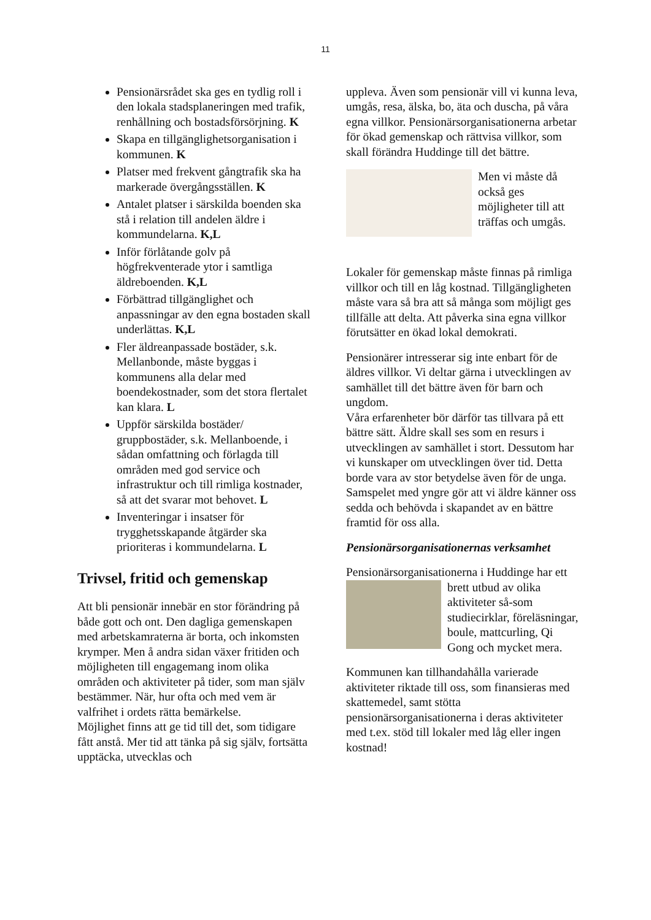11
Pensionärsrådet ska ges en tydlig roll i den lokala stadsplaneringen med trafik, renhållning och bostadsförsörjning. K
Skapa en tillgänglighetsorganisation i kommunen. K
Platser med frekvent gångtrafik ska ha markerade övergångsställen. K
Antalet platser i särskilda boenden ska stå i relation till andelen äldre i kommundelarna. K,L
Inför förlåtande golv på högfrekventerade ytor i samtliga äldreboenden. K,L
Förbättrad tillgänglighet och anpassningar av den egna bostaden skall underlättas. K,L
Fler äldreanpassade bostäder, s.k. Mellanbonde, måste byggas i kommunens alla delar med boendekostnader, som det stora flertalet kan klara. L
Uppför särskilda bostäder/ gruppbostäder, s.k. Mellanboende, i sådan omfattning och förlagda till områden med god service och infrastruktur och till rimliga kostnader, så att det svarar mot behovet. L
Inventeringar i insatser för trygghetsskapande åtgärder ska prioriteras i kommundelarna. L
Trivsel, fritid och gemenskap
Att bli pensionär innebär en stor förändring på både gott och ont. Den dagliga gemenskapen med arbetskamraterna är borta, och inkomsten krymper. Men å andra sidan växer fritiden och möjligheten till engagemang inom olika områden och aktiviteter på tider, som man själv bestämmer. När, hur ofta och med vem är valfrihet i ordets rätta bemärkelse.
Möjlighet finns att ge tid till det, som tidigare fått anstå. Mer tid att tänka på sig själv, fortsätta upptäcka, utvecklas och
uppleva. Även som pensionär vill vi kunna leva, umgås, resa, älska, bo, äta och duscha, på våra egna villkor. Pensionärsorganisationerna arbetar för ökad gemenskap och rättvisa villkor, som skall förändra Huddinge till det bättre.
Men vi måste då också ges möjligheter till att träffas och umgås.
Lokaler för gemenskap måste finnas på rimliga villkor och till en låg kostnad. Tillgängligheten måste vara så bra att så många som möjligt ges tillfälle att delta. Att påverka sina egna villkor förutsätter en ökad lokal demokrati.
Pensionärer intresserar sig inte enbart för de äldres villkor. Vi deltar gärna i utvecklingen av samhället till det bättre även för barn och ungdom.
Våra erfarenheter bör därför tas tillvara på ett bättre sätt. Äldre skall ses som en resurs i utvecklingen av samhället i stort. Dessutom har vi kunskaper om utvecklingen över tid. Detta borde vara av stor betydelse även för de unga.
Samspelet med yngre gör att vi äldre känner oss sedda och behövda i skapandet av en bättre framtid för oss alla.
Pensionärsorganisationernas verksamhet
Pensionärsorganisationerna i Huddinge har ett brett utbud av olika aktiviteter så-som studiecirklar, föreläsningar, boule, mattcurling, Qi Gong och mycket mera.
Kommunen kan tillhandahålla varierade aktiviteter riktade till oss, som finansieras med skattemedel, samt stötta pensionärsorganisationerna i deras aktiviteter med t.ex. stöd till lokaler med låg eller ingen kostnad!